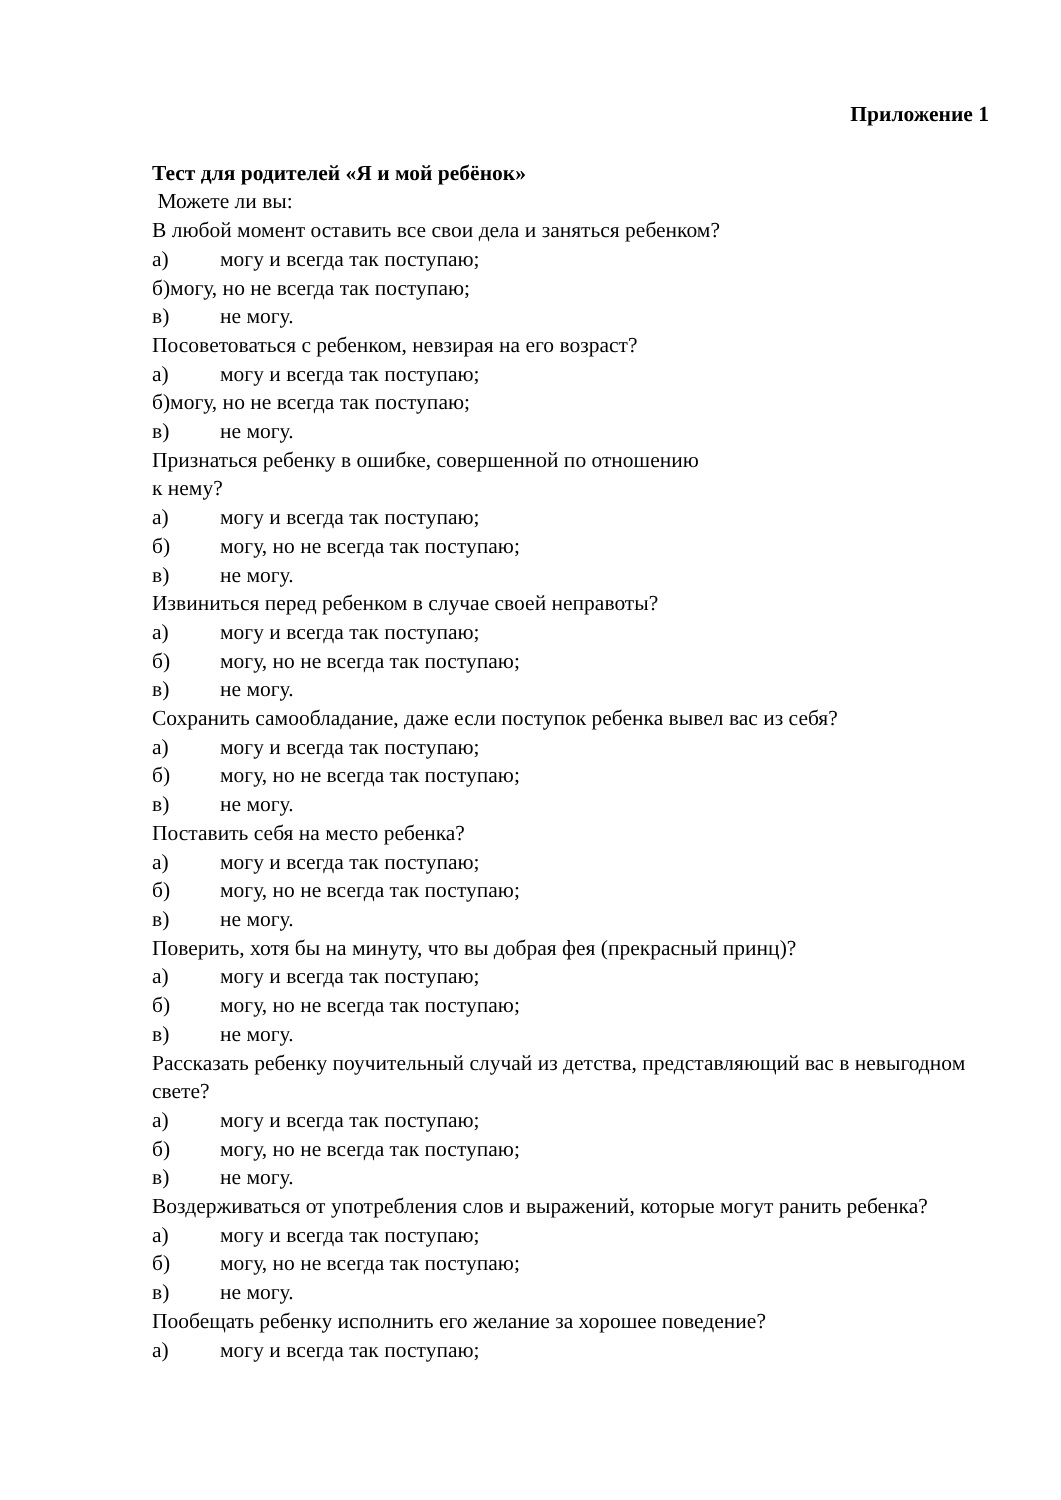Приложение 1
Тест для родителей «Я и мой ребёнок»
Можете ли вы:
В любой момент оставить все свои дела и заняться ребенком?
а) могу и всегда так поступаю;
б)могу, но не всегда так поступаю;
в) не могу.
Посоветоваться с ребенком, невзирая на его возраст?
а) могу и всегда так поступаю;
б)могу, но не всегда так поступаю;
в) не могу.
Признаться ребенку в ошибке, совершенной по отношению
к нему?
а) могу и всегда так поступаю;
б) могу, но не всегда так поступаю;
в) не могу.
Извиниться перед ребенком в случае своей неправоты?
а) могу и всегда так поступаю;
б) могу, но не всегда так поступаю;
в) не могу.
Сохранить самообладание, даже если поступок ребенка вывел вас из себя?
а) могу и всегда так поступаю;
б) могу, но не всегда так поступаю;
в) не могу.
Поставить себя на место ребенка?
а) могу и всегда так поступаю;
б) могу, но не всегда так поступаю;
в) не могу.
Поверить, хотя бы на минуту, что вы добрая фея (прекрасный принц)?
а) могу и всегда так поступаю;
б) могу, но не всегда так поступаю;
в) не могу.
Рассказать ребенку поучительный случай из детства, представляющий вас в невыгодном свете?
а) могу и всегда так поступаю;
б) могу, но не всегда так поступаю;
в) не могу.
Воздерживаться от употребления слов и выражений, которые могут ранить ребенка?
а) могу и всегда так поступаю;
б) могу, но не всегда так поступаю;
в) не могу.
Пообещать ребенку исполнить его желание за хорошее поведение?
а) могу и всегда так поступаю;